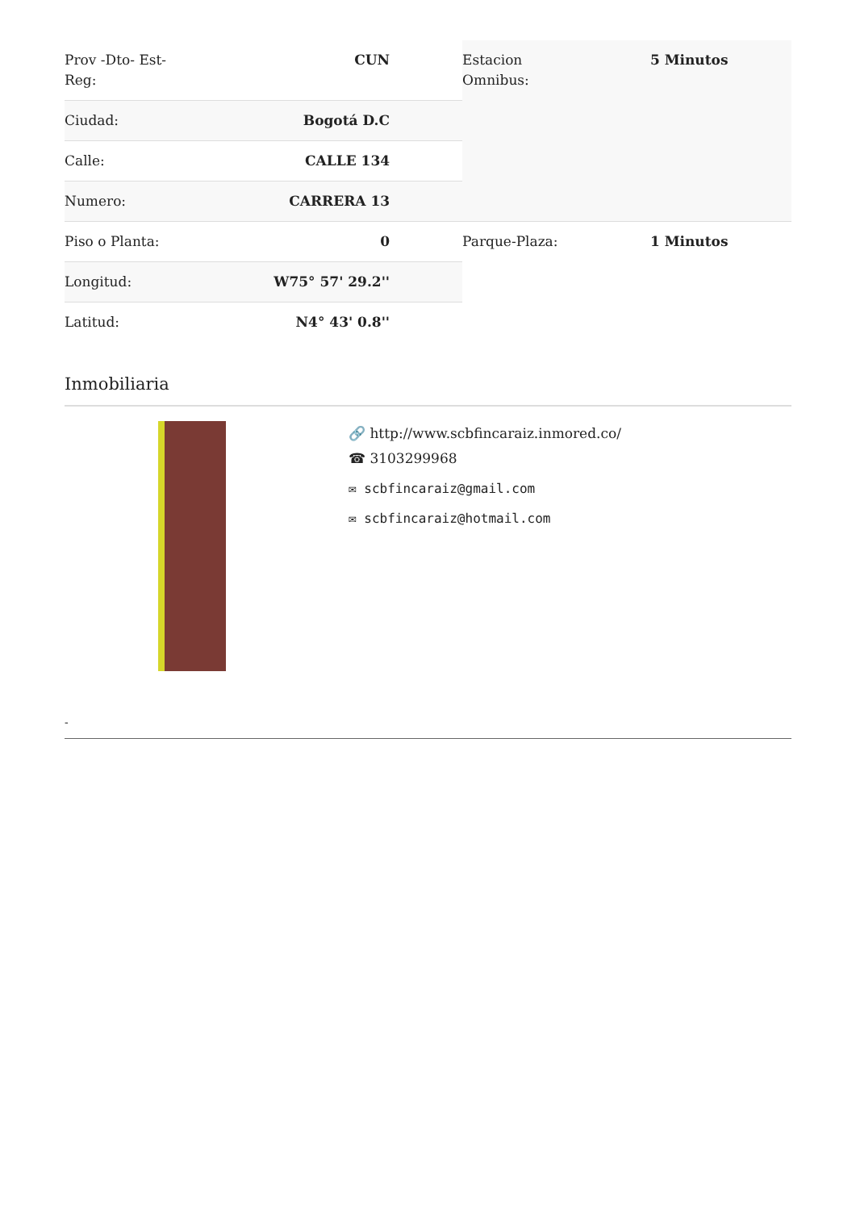| Prov -Dto- Est- Reg: | CUN |
| Ciudad: | Bogotá D.C |
| Calle: | CALLE 134 |
| Numero: | CARRERA 13 |
| Piso o Planta: | 0 |
| Longitud: | W75° 57' 29.2'' |
| Latitud: | N4° 43' 0.8'' |
| Estacion Omnibus: | 5 Minutos |
| Parque-Plaza: | 1 Minutos |
Inmobiliaria
🔗 http://www.scbfincaraiz.inmored.co/
☎ 3103299968
✉ scbfincaraiz@gmail.com
✉ scbfincaraiz@hotmail.com
-